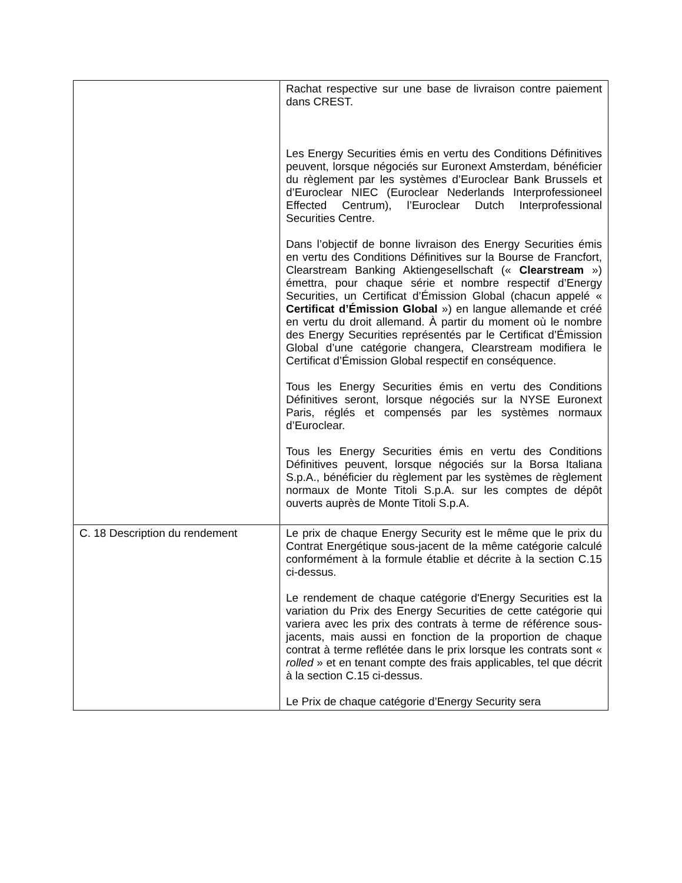| | Rachat respective sur une base de livraison contre paiement dans CREST. Les Energy Securities émis en vertu des Conditions Définitives peuvent, lorsque négociés sur Euronext Amsterdam, bénéficier du règlement par les systèmes d’Euroclear Bank Brussels et d’Euroclear NIEC (Euroclear Nederlands Interprofessioneel Effected Centrum), l’Euroclear Dutch Interprofessional Securities Centre. Dans l’objectif de bonne livraison des Energy Securities émis en vertu des Conditions Définitives sur la Bourse de Francfort, Clearstream Banking Aktiengesellschaft (« Clearstream ») émettra, pour chaque série et nombre respectif d’Energy Securities, un Certificat d’Émission Global (chacun appelé « Certificat d’Émission Global ») en langue allemande et créé en vertu du droit allemand. À partir du moment où le nombre des Energy Securities représentés par le Certificat d’Émission Global d’une catégorie changera, Clearstream modifiera le Certificat d’Émission Global respectif en conséquence. Tous les Energy Securities émis en vertu des Conditions Définitives seront, lorsque négociés sur la NYSE Euronext Paris, réglés et compensés par les systèmes normaux d’Euroclear. Tous les Energy Securities émis en vertu des Conditions Définitives peuvent, lorsque négociés sur la Borsa Italiana S.p.A., bénéficier du règlement par les systèmes de règlement normaux de Monte Titoli S.p.A. sur les comptes de dépôt ouverts auprès de Monte Titoli S.p.A. |
| C. 18 Description du rendement | Le prix de chaque Energy Security est le même que le prix du Contrat Energétique sous-jacent de la même catégorie calculé conformément à la formule établie et décrite à la section C.15 ci-dessus. Le rendement de chaque catégorie d'Energy Securities est la variation du Prix des Energy Securities de cette catégorie qui variera avec les prix des contrats à terme de référence sous-jacents, mais aussi en fonction de la proportion de chaque contrat à terme reflétée dans le prix lorsque les contrats sont « rolled » et en tenant compte des frais applicables, tel que décrit à la section C.15 ci-dessus. Le Prix de chaque catégorie d’Energy Security sera |